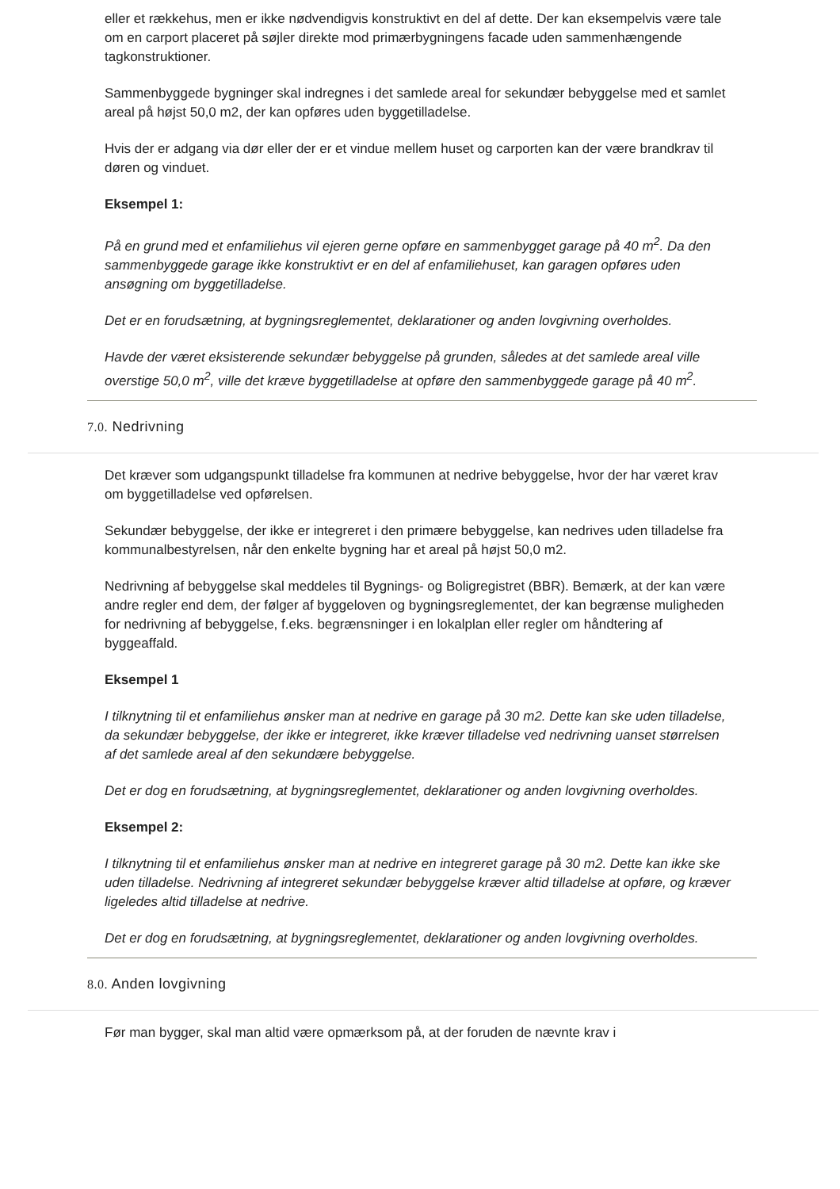eller et rækkehus, men er ikke nødvendigvis konstruktivt en del af dette. Der kan eksempelvis være tale om en carport placeret på søjler direkte mod primærbygningens facade uden sammenhængende tagkonstruktioner.
Sammenbyggede bygninger skal indregnes i det samlede areal for sekundær bebyggelse med et samlet areal på højst 50,0 m2, der kan opføres uden byggetilladelse.
Hvis der er adgang via dør eller der er et vindue mellem huset og carporten kan der være brandkrav til døren og vinduet.
Eksempel 1:
På en grund med et enfamiliehus vil ejeren gerne opføre en sammenbygget garage på 40 m<sup>2</sup>. Da den sammenbyggede garage ikke konstruktivt er en del af enfamiliehuset, kan garagen opføres uden ansøgning om byggetilladelse.
Det er en forudsætning, at bygningsreglementet, deklarationer og anden lovgivning overholdes.
Havde der været eksisterende sekundær bebyggelse på grunden, således at det samlede areal ville overstige 50,0 m<sup>2</sup>, ville det kræve byggetilladelse at opføre den sammenbyggede garage på 40 m<sup>2</sup>.
7.0. Nedrivning
Det kræver som udgangspunkt tilladelse fra kommunen at nedrive bebyggelse, hvor der har været krav om byggetilladelse ved opførelsen.
Sekundær bebyggelse, der ikke er integreret i den primære bebyggelse, kan nedrives uden tilladelse fra kommunalbestyrelsen, når den enkelte bygning har et areal på højst 50,0 m2.
Nedrivning af bebyggelse skal meddeles til Bygnings- og Boligregistret (BBR). Bemærk, at der kan være andre regler end dem, der følger af byggeloven og bygningsreglementet, der kan begrænse muligheden for nedrivning af bebyggelse, f.eks. begrænsninger i en lokalplan eller regler om håndtering af byggeaffald.
Eksempel 1
I tilknytning til et enfamiliehus ønsker man at nedrive en garage på 30 m2. Dette kan ske uden tilladelse, da sekundær bebyggelse, der ikke er integreret, ikke kræver tilladelse ved nedrivning uanset størrelsen af det samlede areal af den sekundære bebyggelse.
Det er dog en forudsætning, at bygningsreglementet, deklarationer og anden lovgivning overholdes.
Eksempel 2:
I tilknytning til et enfamiliehus ønsker man at nedrive en integreret garage på 30 m2. Dette kan ikke ske uden tilladelse. Nedrivning af integreret sekundær bebyggelse kræver altid tilladelse at opføre, og kræver ligeledes altid tilladelse at nedrive.
Det er dog en forudsætning, at bygningsreglementet, deklarationer og anden lovgivning overholdes.
8.0. Anden lovgivning
Før man bygger, skal man altid være opmærksom på, at der foruden de nævnte krav i